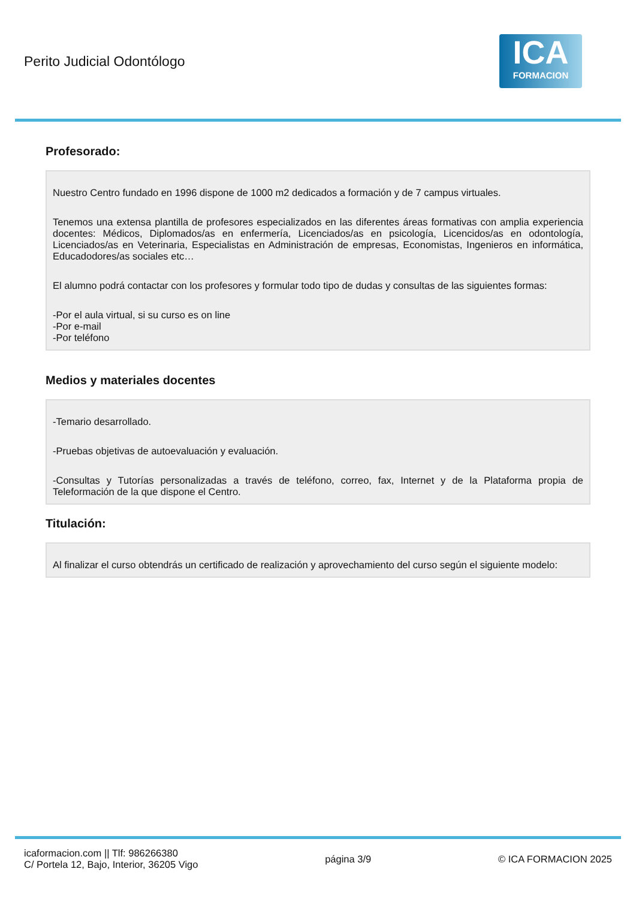Perito Judicial Odontólogo
ICA
FORMACION
Profesorado:
Nuestro Centro fundado en 1996 dispone de 1000 m2 dedicados a formación y de 7 campus virtuales.
Tenemos una extensa plantilla de profesores especializados en las diferentes áreas formativas con amplia experiencia docentes: Médicos, Diplomados/as en enfermería, Licenciados/as en psicología, Licencidos/as en odontología, Licenciados/as en Veterinaria, Especialistas en Administración de empresas, Economistas, Ingenieros en informática, Educadodores/as sociales etc…
El alumno podrá contactar con los profesores y formular todo tipo de dudas y consultas de las siguientes formas:
-Por el aula virtual, si su curso es on line
-Por e-mail
-Por teléfono
Medios y materiales docentes
-Temario desarrollado.
-Pruebas objetivas de autoevaluación y evaluación.
-Consultas y Tutorías personalizadas a través de teléfono, correo, fax, Internet y de la Plataforma propia de Teleformación de la que dispone el Centro.
Titulación:
Al finalizar el curso obtendrás un certificado de realización y aprovechamiento del curso según el siguiente modelo:
icaformacion.com || Tlf: 986266380
C/ Portela 12, Bajo, Interior, 36205 Vigo
página 3/9 © ICA FORMACION 2025